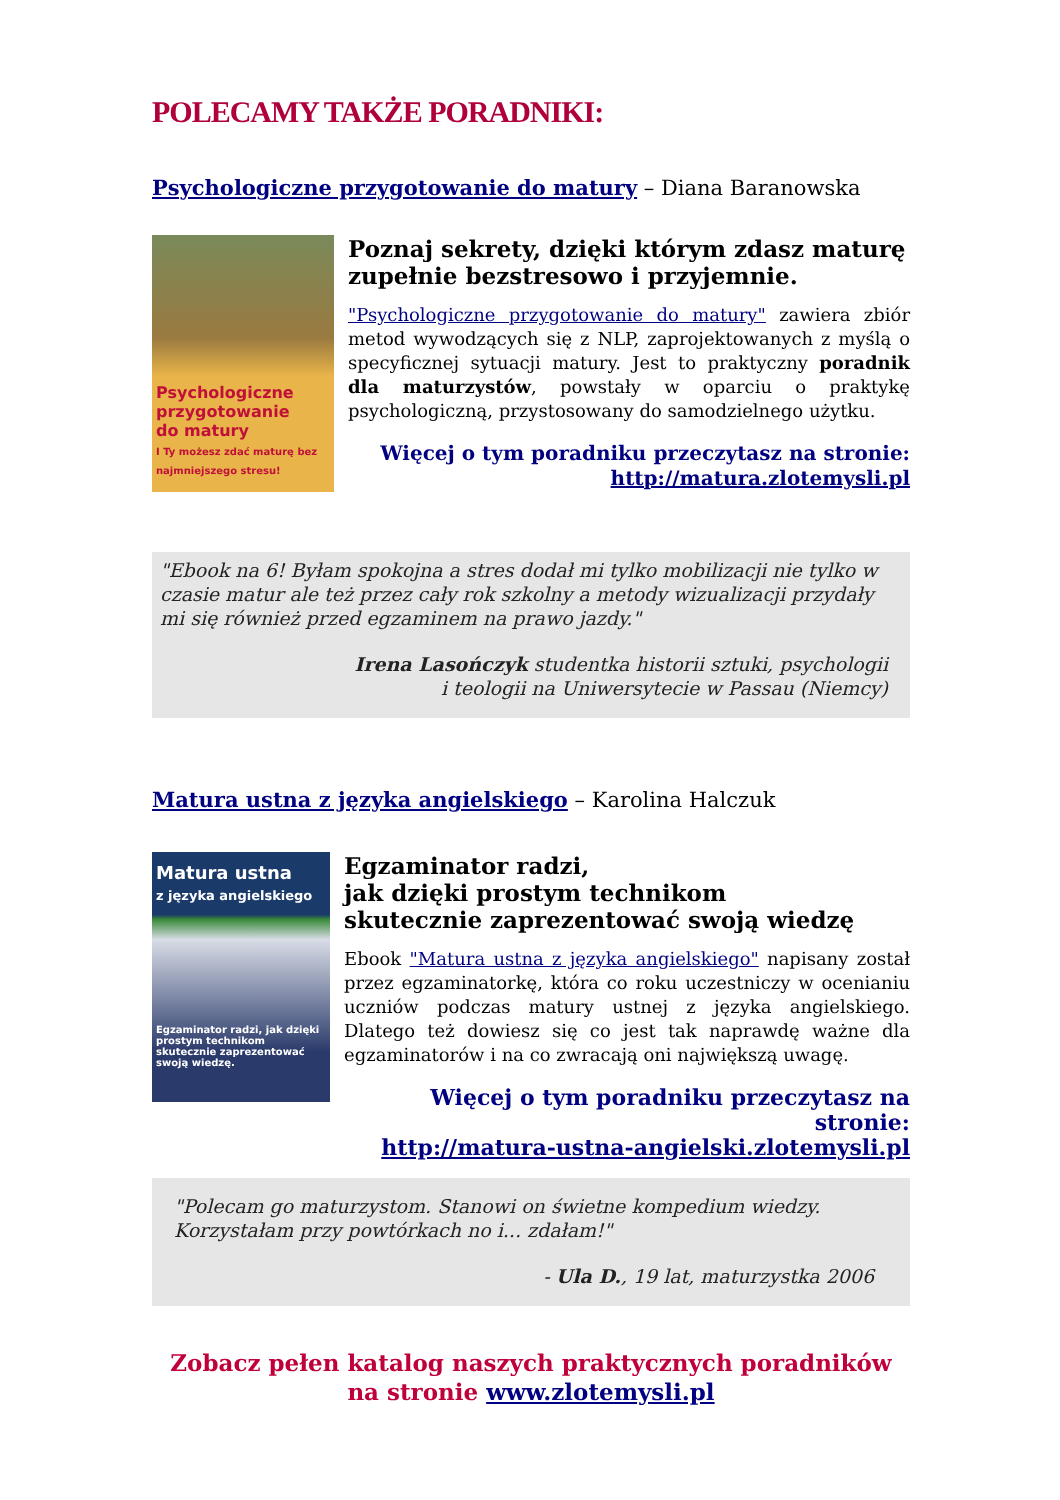POLECAMY TAKŻE PORADNIKI:
Psychologiczne przygotowanie do matury – Diana Baranowska
Psychologiczne
przygotowanie
do matury
I Ty możesz zdać maturę bez najmniejszego stresu!
Poznaj sekrety, dzięki którym zdasz maturę zupełnie bezstresowo i przyjemnie.
"Psychologiczne przygotowanie do matury" zawiera zbiór metod wywodzących się z NLP, zaprojektowanych z myślą o specyficznej sytuacji matury. Jest to praktyczny poradnik dla maturzystów, powstały w oparciu o praktykę psychologiczną, przystosowany do samodzielnego użytku.
Więcej o tym poradniku przeczytasz na stronie:
http://matura.zlotemysli.pl
"Ebook na 6! Byłam spokojna a stres dodał mi tylko mobilizacji nie tylko w czasie matur ale też przez cały rok szkolny a metody wizualizacji przydały mi się również przed egzaminem na prawo jazdy."
Irena Lasończyk studentka historii sztuki, psychologii
i teologii na Uniwersytecie w Passau (Niemcy)
Matura ustna z języka angielskiego – Karolina Halczuk
Matura ustna
z języka angielskiego
Egzaminator radzi, jak dzięki prostym technikom skutecznie zaprezentować swoją wiedzę.
Egzaminator radzi,
jak dzięki prostym technikom
skutecznie zaprezentować swoją wiedzę
Ebook "Matura ustna z języka angielskiego" napisany został przez egzaminatorkę, która co roku uczestniczy w ocenianiu uczniów podczas matury ustnej z języka angielskiego. Dlatego też dowiesz się co jest tak naprawdę ważne dla egzaminatorów i na co zwracają oni największą uwagę.
Więcej o tym poradniku przeczytasz na stronie:
http://matura-ustna-angielski.zlotemysli.pl
"Polecam go maturzystom. Stanowi on świetne kompedium wiedzy.
Korzystałam przy powtórkach no i... zdałam!"
- Ula D., 19 lat, maturzystka 2006
Zobacz pełen katalog naszych praktycznych poradników
na stronie www.zlotemysli.pl